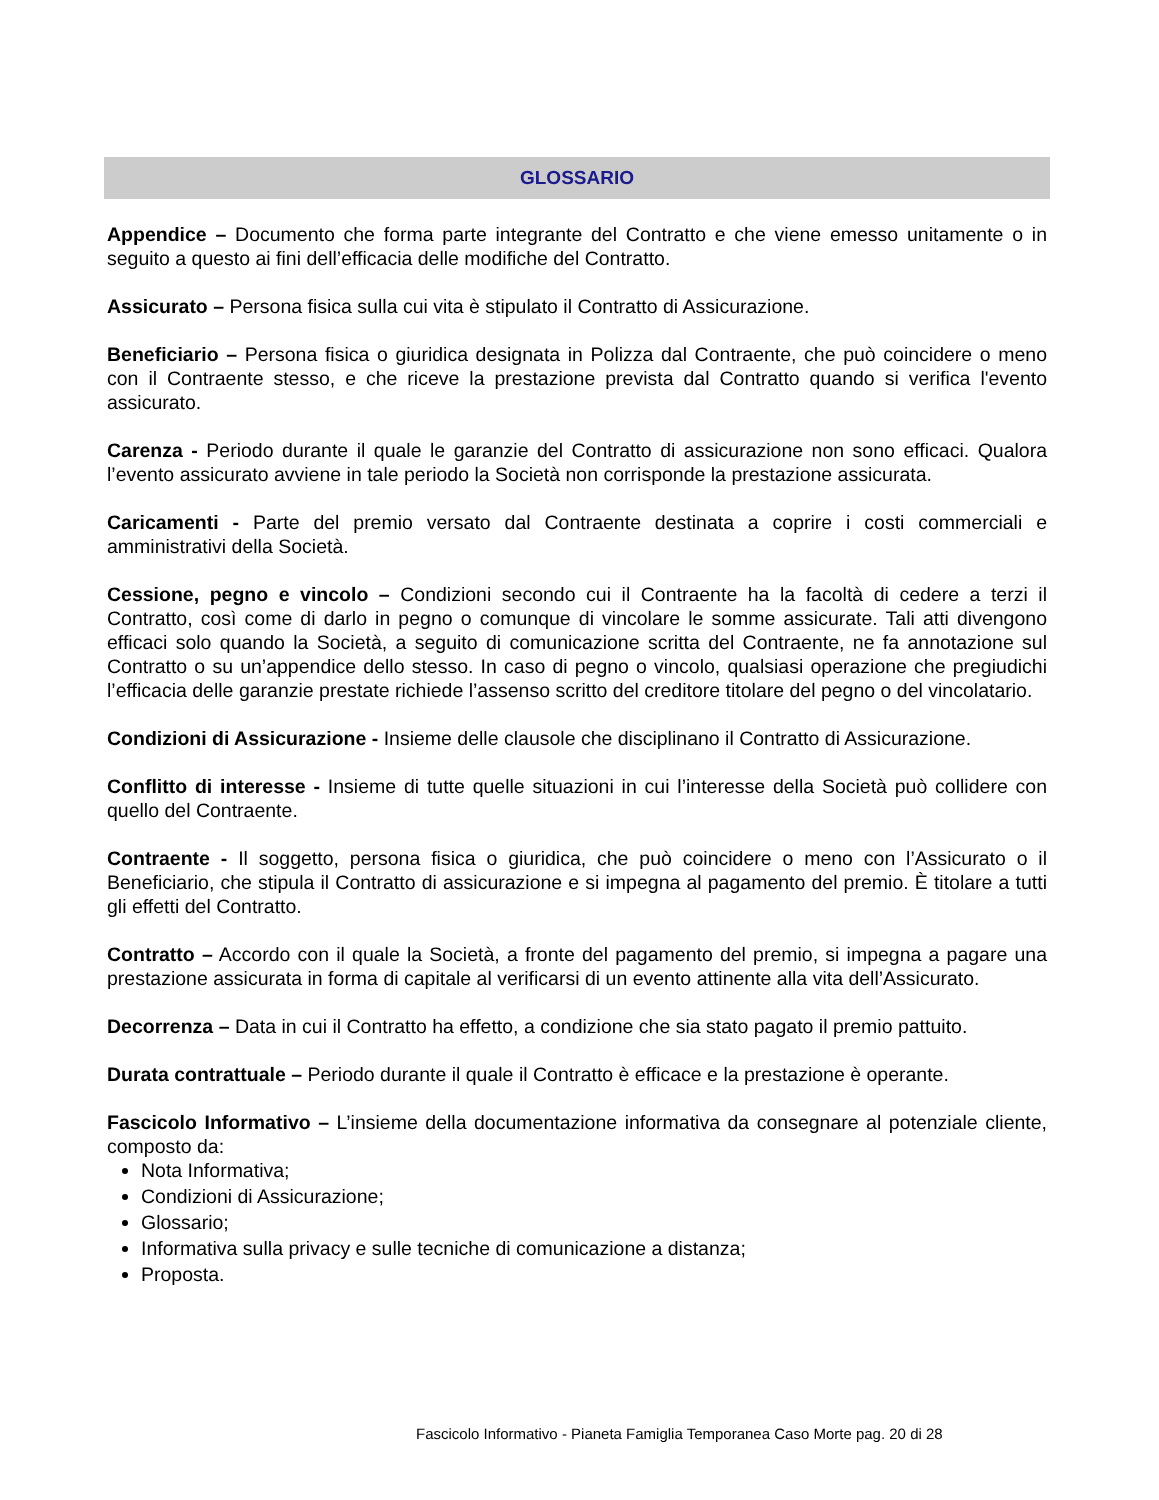GLOSSARIO
Appendice – Documento che forma parte integrante del Contratto e che viene emesso unitamente o in seguito a questo ai fini dell’efficacia delle modifiche del Contratto.
Assicurato – Persona fisica sulla cui vita è stipulato il Contratto di Assicurazione.
Beneficiario – Persona fisica o giuridica designata in Polizza dal Contraente, che può coincidere o meno con il Contraente stesso, e che riceve la prestazione prevista dal Contratto quando si verifica l'evento assicurato.
Carenza - Periodo durante il quale le garanzie del Contratto di assicurazione non sono efficaci. Qualora l’evento assicurato avviene in tale periodo la Società non corrisponde la prestazione assicurata.
Caricamenti - Parte del premio versato dal Contraente destinata a coprire i costi commerciali e amministrativi della Società.
Cessione, pegno e vincolo – Condizioni secondo cui il Contraente ha la facoltà di cedere a terzi il Contratto, così come di darlo in pegno o comunque di vincolare le somme assicurate. Tali atti divengono efficaci solo quando la Società, a seguito di comunicazione scritta del Contraente, ne fa annotazione sul Contratto o su un’appendice dello stesso. In caso di pegno o vincolo, qualsiasi operazione che pregiudichi l’efficacia delle garanzie prestate richiede l’assenso scritto del creditore titolare del pegno o del vincolatario.
Condizioni di Assicurazione - Insieme delle clausole che disciplinano il Contratto di Assicurazione.
Conflitto di interesse - Insieme di tutte quelle situazioni in cui l’interesse della Società può collidere con quello del Contraente.
Contraente - Il soggetto, persona fisica o giuridica, che può coincidere o meno con l’Assicurato o il Beneficiario, che stipula il Contratto di assicurazione e si impegna al pagamento del premio. È titolare a tutti gli effetti del Contratto.
Contratto – Accordo con il quale la Società, a fronte del pagamento del premio, si impegna a pagare una prestazione assicurata in forma di capitale al verificarsi di un evento attinente alla vita dell’Assicurato.
Decorrenza – Data in cui il Contratto ha effetto, a condizione che sia stato pagato il premio pattuito.
Durata contrattuale – Periodo durante il quale il Contratto è efficace e la prestazione è operante.
Fascicolo Informativo – L’insieme della documentazione informativa da consegnare al potenziale cliente, composto da:
Nota Informativa;
Condizioni di Assicurazione;
Glossario;
Informativa sulla privacy e sulle tecniche di comunicazione a distanza;
Proposta.
Fascicolo Informativo - Pianeta Famiglia Temporanea Caso Morte pag. 20 di 28